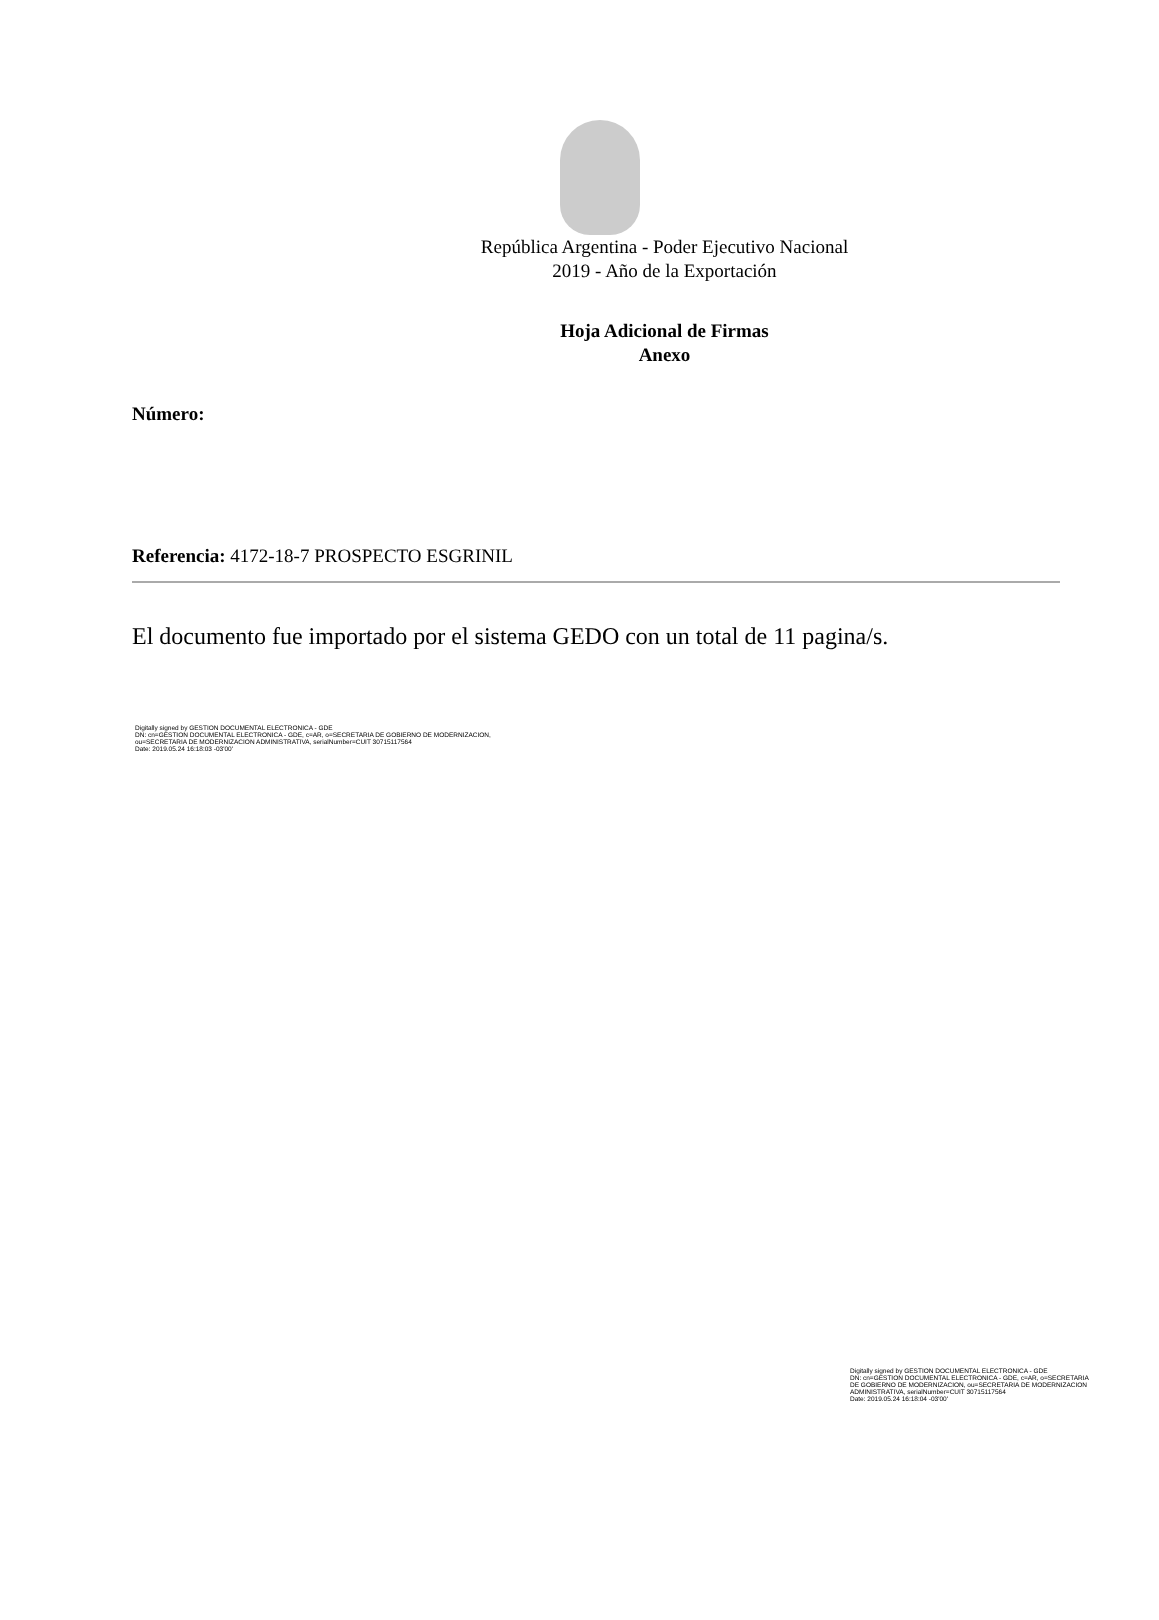República Argentina - Poder Ejecutivo Nacional
2019 - Año de la Exportación
Hoja Adicional de Firmas
Anexo
Número:
Referencia: 4172-18-7 PROSPECTO ESGRINIL
El documento fue importado por el sistema GEDO con un total de 11 pagina/s.
Digitally signed by GESTION DOCUMENTAL ELECTRONICA - GDE
DN: cn=GESTION DOCUMENTAL ELECTRONICA - GDE, c=AR, o=SECRETARIA DE GOBIERNO DE MODERNIZACION,
ou=SECRETARIA DE MODERNIZACION ADMINISTRATIVA, serialNumber=CUIT 30715117564
Date: 2019.05.24 16:18:03 -03'00'
Digitally signed by GESTION DOCUMENTAL ELECTRONICA - GDE
DN: cn=GESTION DOCUMENTAL ELECTRONICA - GDE, c=AR, o=SECRETARIA DE GOBIERNO DE MODERNIZACION, ou=SECRETARIA DE MODERNIZACION ADMINISTRATIVA, serialNumber=CUIT 30715117564
Date: 2019.05.24 16:18:04 -03'00'